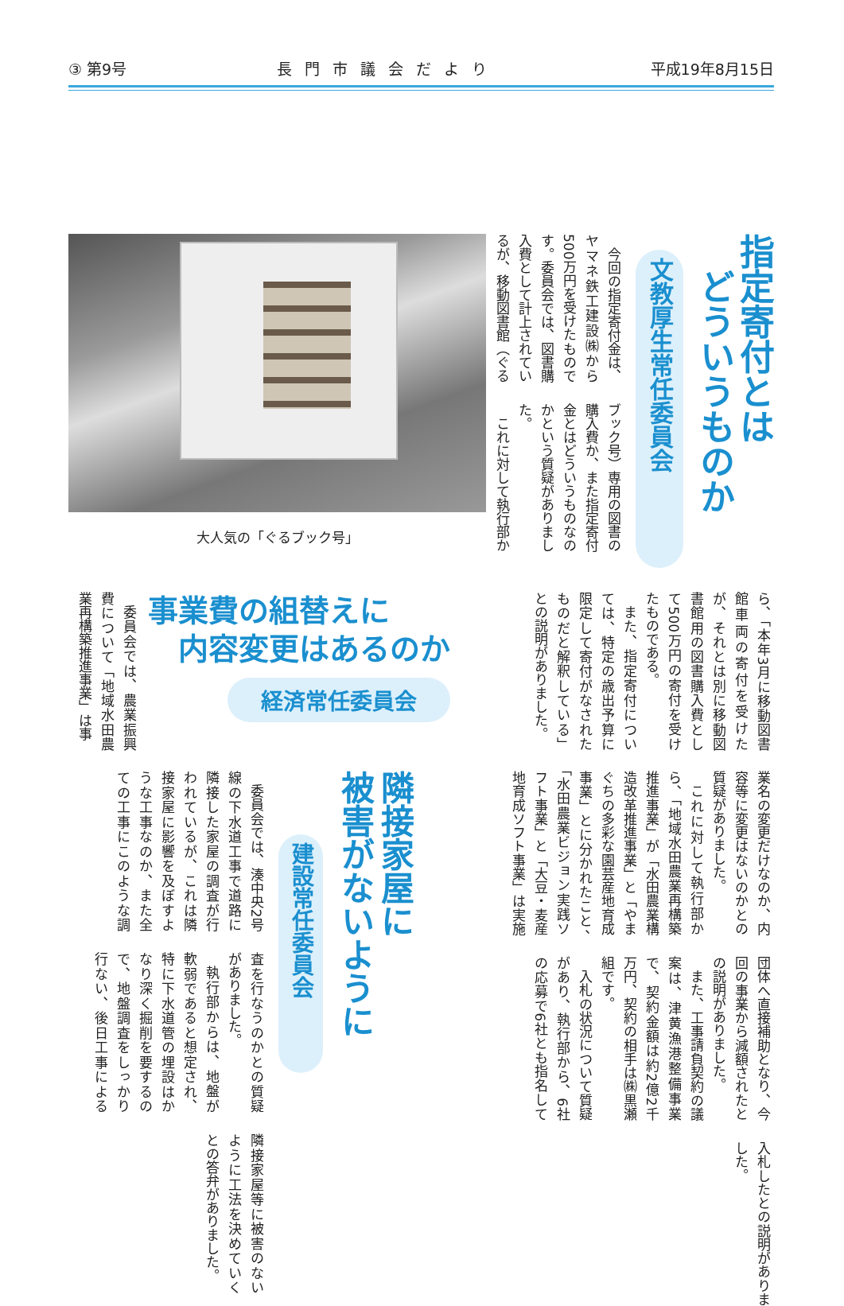③ 第9号 長門市議会だより 平成19年8月15日
指定寄付とは
　どういうものか
文教厚生常任委員会
今回の指定寄付金は、ヤマネ鉄工建設㈱から500万円を受けたものです。委員会では、図書購入費として計上されているが、移動図書館（ぐるブック号）専用の図書の購入費か、また指定寄付金とはどういうものなのかという質疑がありました。
これに対して執行部か
大人気の「ぐるブック号」
ら、「本年3月に移動図書館車両の寄付を受けたが、それとは別に移動図書館用の図書購入費として500万円の寄付を受けたものである。
また、指定寄付については、特定の歳出予算に限定して寄付がなされたものだと解釈している」との説明がありました。
事業費の組替えに
　内容変更はあるのか
経済常任委員会
委員会では、農業振興費について「地域水田農業再構築推進事業」は事
業名の変更だけなのか、内容等に変更はないのかとの質疑がありました。
これに対して執行部から、「地域水田農業再構築推進事業」が「水田農業構造改革推進事業」と「やまぐちの多彩な園芸産地育成事業」とに分かれたこと、「水田農業ビジョン実践ソフト事業」と「大豆・麦産地育成ソフト事業」は実施団体へ直接補助となり、今回の事業から減額されたとの説明がありました。
また、工事請負契約の議案は、津黄漁港整備事業で、契約金額は約2億2千万円、契約の相手は㈱黒瀬組です。
入札の状況について質疑があり、執行部から、6社の応募で6社とも指名して入札したとの説明がありました。
隣接家屋に
被害がないように
建設常任委員会
委員会では、湊中央2号線の下水道工事で道路に隣接した家屋の調査が行われているが、これは隣接家屋に影響を及ぼすような工事なのか、また全ての工事にこのような調査を行なうのかとの質疑がありました。
執行部からは、地盤が軟弱であると想定され、特に下水道管の埋設はかなり深く掘削を要するので、地盤調査をしっかり行ない、後日工事による隣接家屋等に被害のないように工法を決めていくとの答弁がありました。